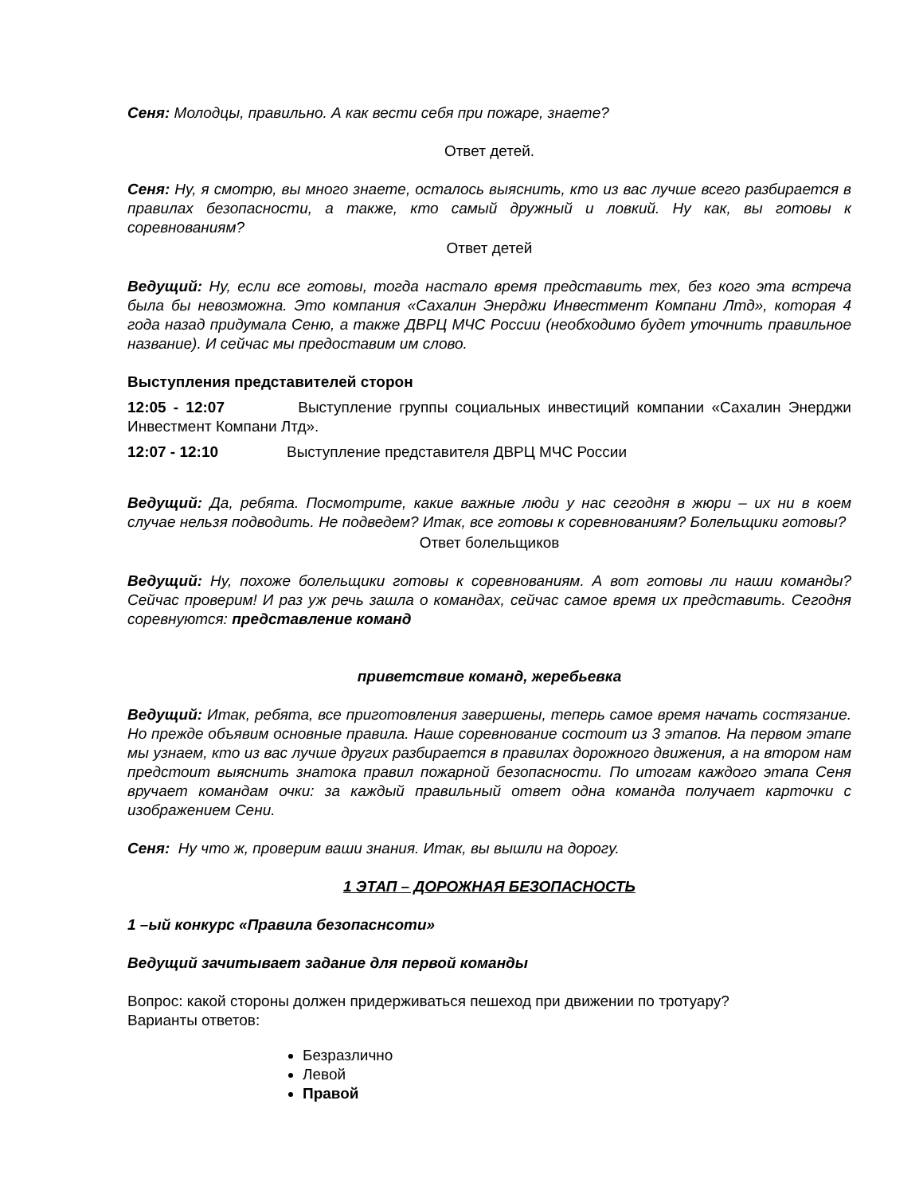Сеня: Молодцы, правильно. А как вести себя при пожаре, знаете?
Ответ детей.
Сеня: Ну, я смотрю, вы много знаете, осталось выяснить, кто из вас лучше всего разбирается в правилах безопасности, а также, кто самый дружный и ловкий. Ну как, вы готовы к соревнованиям?
Ответ детей
Ведущий: Ну, если все готовы, тогда настало время представить тех, без кого эта встреча была бы невозможна. Это компания «Сахалин Энерджи Инвестмент Компани Лтд», которая 4 года назад придумала Сеню, а также ДВРЦ МЧС России (необходимо будет уточнить правильное название). И сейчас мы предоставим им слово.
Выступления представителей сторон
12:05 - 12:07 Выступление группы социальных инвестиций компании «Сахалин Энерджи Инвестмент Компани Лтд».
12:07 - 12:10 Выступление представителя ДВРЦ МЧС России
Ведущий: Да, ребята. Посмотрите, какие важные люди у нас сегодня в жюри – их ни в коем случае нельзя подводить. Не подведем? Итак, все готовы к соревнованиям? Болельщики готовы?
Ответ болельщиков
Ведущий: Ну, похоже болельщики готовы к соревнованиям. А вот готовы ли наши команды? Сейчас проверим! И раз уж речь зашла о командах, сейчас самое время их представить. Сегодня соревнуются: представление команд
приветствие команд, жеребьевка
Ведущий: Итак, ребята, все приготовления завершены, теперь самое время начать состязание. Но прежде объявим основные правила. Наше соревнование состоит из 3 этапов. На первом этапе мы узнаем, кто из вас лучше других разбирается в правилах дорожного движения, а на втором нам предстоит выяснить знатока правил пожарной безопасности. По итогам каждого этапа Сеня вручает командам очки: за каждый правильный ответ одна команда получает карточки с изображением Сени.
Сеня: Ну что ж, проверим ваши знания. Итак, вы вышли на дорогу.
1 ЭТАП – ДОРОЖНАЯ БЕЗОПАСНОСТЬ
1 –ый конкурс «Правила безопаснсоти»
Ведущий зачитывает задание для первой команды
Вопрос: какой стороны должен придерживаться пешеход при движении по тротуару?
Варианты ответов:
Безразлично
Левой
Правой